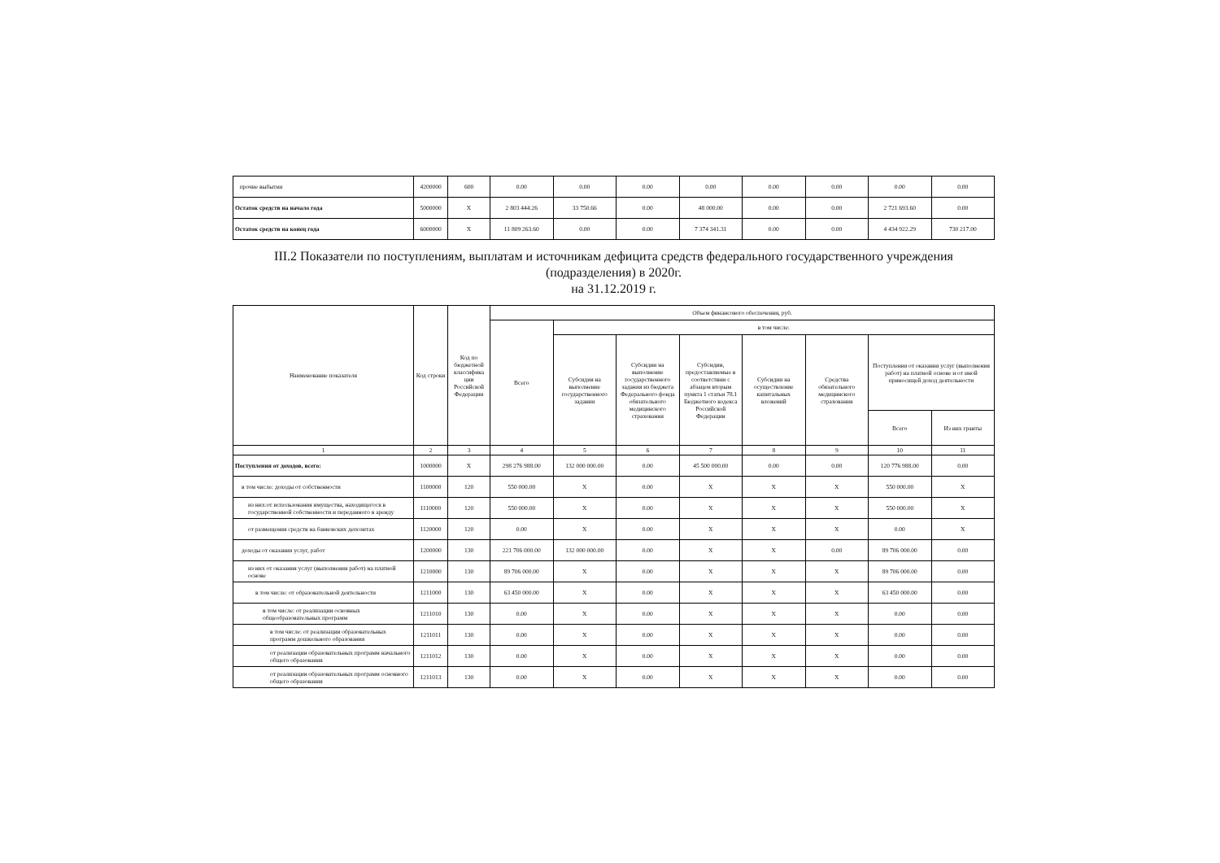| прочие выбытия | 4200000 | 600 | 0.00 | 0.00 | 0.00 | 0.00 | 0.00 | 0.00 | 0.00 | 0.00 |
| Остаток средств на начало года | 5000000 | X | 2 803 444.26 | 33 750.66 | 0.00 | 48 000.00 | 0.00 | 0.00 | 2 721 693.60 | 0.00 |
| Остаток средств на конец года | 6000000 | X | 11 809 263.60 | 0.00 | 0.00 | 7 374 341.31 | 0.00 | 0.00 | 4 434 922.29 | 730 217.00 |
III.2 Показатели по поступлениям, выплатам и источникам дефицита средств федерального государственного учреждения
(подразделения) в 2020г.
на 31.12.2019 г.
| Наименование показателя | Код строки | Код по бюджетной классифика ции Российской Федерации | Объем финансового обеспечения, руб. | | | | | | | |
| --- | --- | --- | --- | --- | --- | --- | --- | --- | --- | --- |
| | | | Всего | в том числе: | | | | | | |
| | | | | Субсидия на выполнение государственного задания | Субсидии на выполнение государственного задания из бюджета Федерального фонда обязательного медицинского страхования | Субсидии, предоставляемые в соответствии с абзацем вторым пункта 1 статьи 78.1 Бюджетного кодекса Российской Федерации | Субсидии на осуществление капитальных вложений | Средства обязательного медицинского страхования | Поступления от оказания услуг (выполнения работ) на платной основе и от иной приносящей доход деятельности | |
| | | | | | | | | | Всего | Из них гранты |
| 1 | 2 | 3 | 4 | 5 | 6 | 7 | 8 | 9 | 10 | 11 |
| Поступления от доходов, всего: | 1000000 | X | 298 276 988.00 | 132 000 000.00 | 0.00 | 45 500 000.00 | 0.00 | 0.00 | 120 776 988.00 | 0.00 |
| в том числе: доходы от собственности | 1100000 | 120 | 550 000.00 | X | 0.00 | X | X | X | 550 000.00 | X |
| из них:от использования имущества, находящегося в государственной собственности и переданного в аренду | 1110000 | 120 | 550 000.00 | X | 0.00 | X | X | X | 550 000.00 | X |
| от размещения средств на банковских депозитах | 1120000 | 120 | 0.00 | X | 0.00 | X | X | X | 0.00 | X |
| доходы от оказания услуг, работ | 1200000 | 130 | 221 706 000.00 | 132 000 000.00 | 0.00 | X | X | 0.00 | 89 706 000.00 | 0.00 |
| из них от оказания услуг (выполнения работ) на платной основе | 1210000 | 130 | 89 706 000.00 | X | 0.00 | X | X | X | 89 706 000.00 | 0.00 |
| в том числе: от образовательной деятельности | 1211000 | 130 | 63 450 000.00 | X | 0.00 | X | X | X | 63 450 000.00 | 0.00 |
| в том числе: от реализации основных общеобразовательных программ | 1211010 | 130 | 0.00 | X | 0.00 | X | X | X | 0.00 | 0.00 |
| в том числе: от реализации образовательных программ дошкольного образования | 1211011 | 130 | 0.00 | X | 0.00 | X | X | X | 0.00 | 0.00 |
| от реализации образовательных программ начального общего образования | 1211012 | 130 | 0.00 | X | 0.00 | X | X | X | 0.00 | 0.00 |
| от реализации образовательных программ основного общего образования | 1211013 | 130 | 0.00 | X | 0.00 | X | X | X | 0.00 | 0.00 |